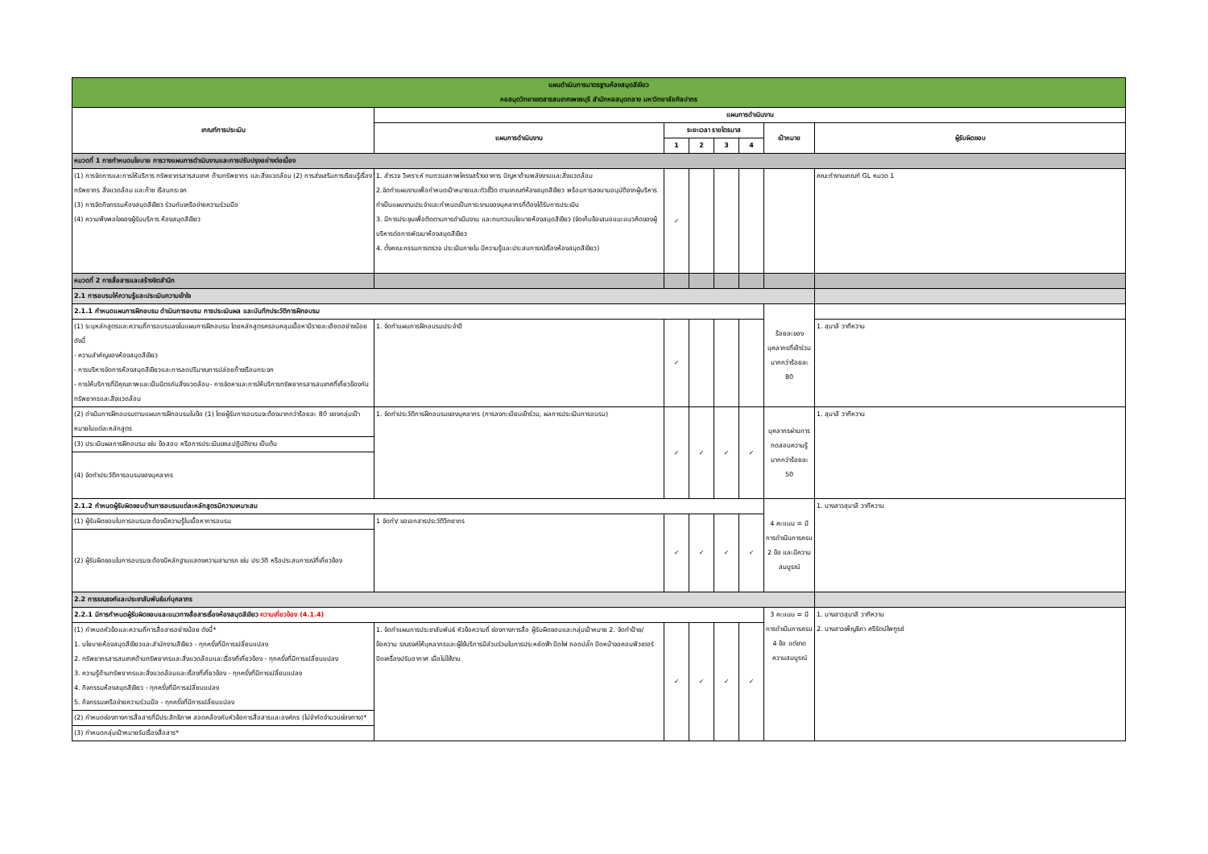| แผนดำเนินการมาตรฐานห้องสมุดสีเขียว หอสมุดวิทยาเขตสารสนเทศเพชรบุรี สำนักหอสมุดกลาง มหาวิทยาลัยศิลปากร | | | | | | | |
| เกณฑ์การประเมิน | แผนการดำเนินงาน | | | | | | |
| | แผนการดำเนินงาน | ระยะเวลา รายไตรมาส | | | | เป้าหมาย | ผู้รับผิดชอบ |
| | | 1 | 2 | 3 | 4 | | |
| หมวดที่ 1 การกำหนดนโยบาย การวางแผนการดำเนินงานและการปรับปรุงอย่างต่อเนื่อง | | | | | | | |
| (1) การจัดการและการให้บริการ ทรัพยากรสารสนเทศ ด้านทรัพยากร และสิ่งแวดล้อม (2) การส่งเสริมการเรียนรู้เรื่อง ทรัพยากร สิ่งแวดล้อม และก๊าซ เรือนกระจก (3) การจัดกิจกรรมห้องสมุดสีเขียว ร่วมกับเครือข่ายความร่วมมือ (4) ความพึงพอใจของผู้รับบริการ ห้องสมุดสีเขียว | 1. สำรวจ วิเคราะห์ ทบทวนสภาพโครงสร้างอาคาร ปัญหาด้านพลังงานและสิ่งแวดล้อม 2.จัดทำแผนงานเพื่อกำหนดเป้าหมายและตัวชี้วัด ตามเกณฑ์ห้องสมุดสีเขียว พร้อมการลงนามอนุมัติจากผู้บริหาร ทำเป็นแผนงานประจำและกำหนดเป็นภาระงานของบุคลากรที่ต้องได้รับการประเมิน 3. มีการประชุมเพื่อติดตามการดำเนินงาน และทบทวนนโยบายห้องสมุดสีเขียว (จัดเก็บข้อเสนอแนะแนวคิดของผู้บริหารต่อการพัฒนาห้องสมุดสีเขียว 4. ตั้งคณะกรรมการตรวจ ประเมินภายใน มีความรู้และประสบการณ์เรื่องห้องสมุดสีเขียว) | ✓ | | | | | คณะทำงานเกณฑ์ GL หมวด 1 |
| หมวดที่ 2 การสื่อสารและสร้างจิตสำนึก | | | | | | | |
| 2.1 การอบรมให้ความรู้และประเมินความเข้าใจ | | | | | | | |
| 2.1.1 กำหนดแผนการฝึกอบรม ดำเนินการอบรม การประเมินผล และบันทึกประวัติการฝึกอบรม | | | | | | ร้อยละของบุคลากรที่เข้าร่วม มากกว่าร้อยละ 80 | |
| (1) ระบุหลักสูตรและความถี่การอบรมลงในแผนการฝึกอบรม โดยหลักสูตรครอบคลุมเนื้อหามีรายละเอียดอย่างน้อย ดังนี้ - ความสำคัญของห้องสมุดสีเขียว - การบริหารจัดการห้องสมุดสีเขียวและการลดปริมาณการปล่อยก๊าซเรือนกระจก - การให้บริการที่มีคุณภาพและเป็นมิตรกับสิ่งแวดล้อม- การจัดหาและการให้บริการทรัพยากรสารสนเทศที่เกี่ยวข้องกับทรัพยากรและสิ่งแวดล้อม | 1. จัดทำแผนการฝึกอบรมประจำปี | ✓ | | | | | 1. สุมาลี วาทีหวาน |
| (2) ดำเนินการฝึกอบรมตามแผนการฝึกอบรมในข้อ (1) โดยผู้รับการอบรมจะต้องมากกว่าร้อยละ 80 ของกลุ่มเป้าหมายในแต่ละหลักสูตร | 1. จัดทำประวัติการฝึกอบรมของบุคลากร (การลงทะเบียนเข้าร่วม, ผลการประเมินการอบรม) | ✓ | ✓ | ✓ | ✓ | บุคลากรผ่านการทดสอบความรู้ มากกว่าร้อยละ 50 | 1. สุมาลี วาทีหวาน |
| (3) ประเมินผลการฝึกอบรม เช่น ข้อสอบ หรือการประเมินขณะปฏิบัติงาน เป็นต้น | | | | | | | |
| (4) จัดทำประวัติการอบรมของบุคลากร | | | | | | | |
| 2.1.2 กำหนดผู้รับผิดชอบด้านการอบรมแต่ละหลักสูตรมีความเหมาะสม | | | | | | 4 คะแนน = มีการดำเนินการครบ 2 ข้อ และมีความสมบูรณ์ | 1. นางสาวสุมาลี วาทีหวาน |
| (1) ผู้รับผิดชอบในการอบรมจะต้องมีความรู้ในเนื้อหาการอบรม | 1 จัดทำ/ ขอเอกสารประวัติวิทยากร | ✓ | ✓ | ✓ | ✓ | | |
| (2) ผู้รับผิดชอบในการอบรมจะต้องมีหลักฐานแสดงความสามารถ เช่น ประวัติ หรือประสบการณ์ที่เกี่ยวข้อง | | | | | | | |
| 2.2 การรณรงค์และประชาสัมพันธ์แก่บุคลากร | | | | | | | |
| 2.2.1 มีการกำหนดผู้รับผิดชอบและแนวทางสื่อสารเรื่องห้องสมุดสีเขียว ความเกี่ยวข้อง (4.1.4) | | | | | | 3 คะแนน = มีการดำเนินการครบ 4 ข้อ แต่ขาดความสมบูรณ์ | 1. นางสาวสุมาลี วาทีหวาน 2. นางสาวเพ็ญธิภา ศรีรัตน์ไพฑูรย์ |
| (1) กำหนดหัวข้อและความถี่การสื่อสารอย่างน้อย ดังนี้* 1. นโยบายห้องสมุดสีเขียวและสำนักงานสีเขียว - ทุกครั้งที่มีการเปลี่ยนแปลง 2. ทรัพยากรสารสนเทศด้านทรัพยากรและสิ่งแวดล้อมและเรื่องที่เกี่ยวข้อง - ทุกครั้งที่มีการเปลี่ยนแปลง 3. ความรู้ด้านทรัพยากรและสิ่งแวดล้อมและเรื่องที่เกี่ยวข้อง - ทุกครั้งที่มีการเปลี่ยนแปลง 4. กิจกรรมห้องสมุดสีเขียว - ทุกครั้งที่มีการเปลี่ยนแปลง 5. กิจกรรมเครือข่ายความร่วมมือ - ทุกครั้งที่มีการเปลี่ยนแปลง | 1. จัดทำแผนการประชาสัมพันธ์ หัวข้อความถี่ ช่องทางการสื่อ ผู้รับผิดชอบและกลุ่มเป้าหมาย 2. จัดทำป้าย/ข้อความ รณรงค์ให้บุคลากรและผู้ใช้บริการมีส่วนร่วมในการประหยัดฟ้า ปิดไฟ ถอดปลั๊ก ปิดหน้าจอคอมพิวเตอร์ ปิดเครื่องปรับอากาศ เมื่อไม่ใช้งาน | ✓ | ✓ | ✓ | ✓ | | |
| (2) กำหนดช่องทางการสื่อสารที่มีประสิทธิภาพ สอดคล้องกับหัวข้อการสื่อสารและองค์กร (ไม่จำกัดจำนวนช่องทาง)* | | | | | | | |
| (3) กำหนดกลุ่มเป้าหมายรับเรื่องสื่อสาร* | | | | | | | |